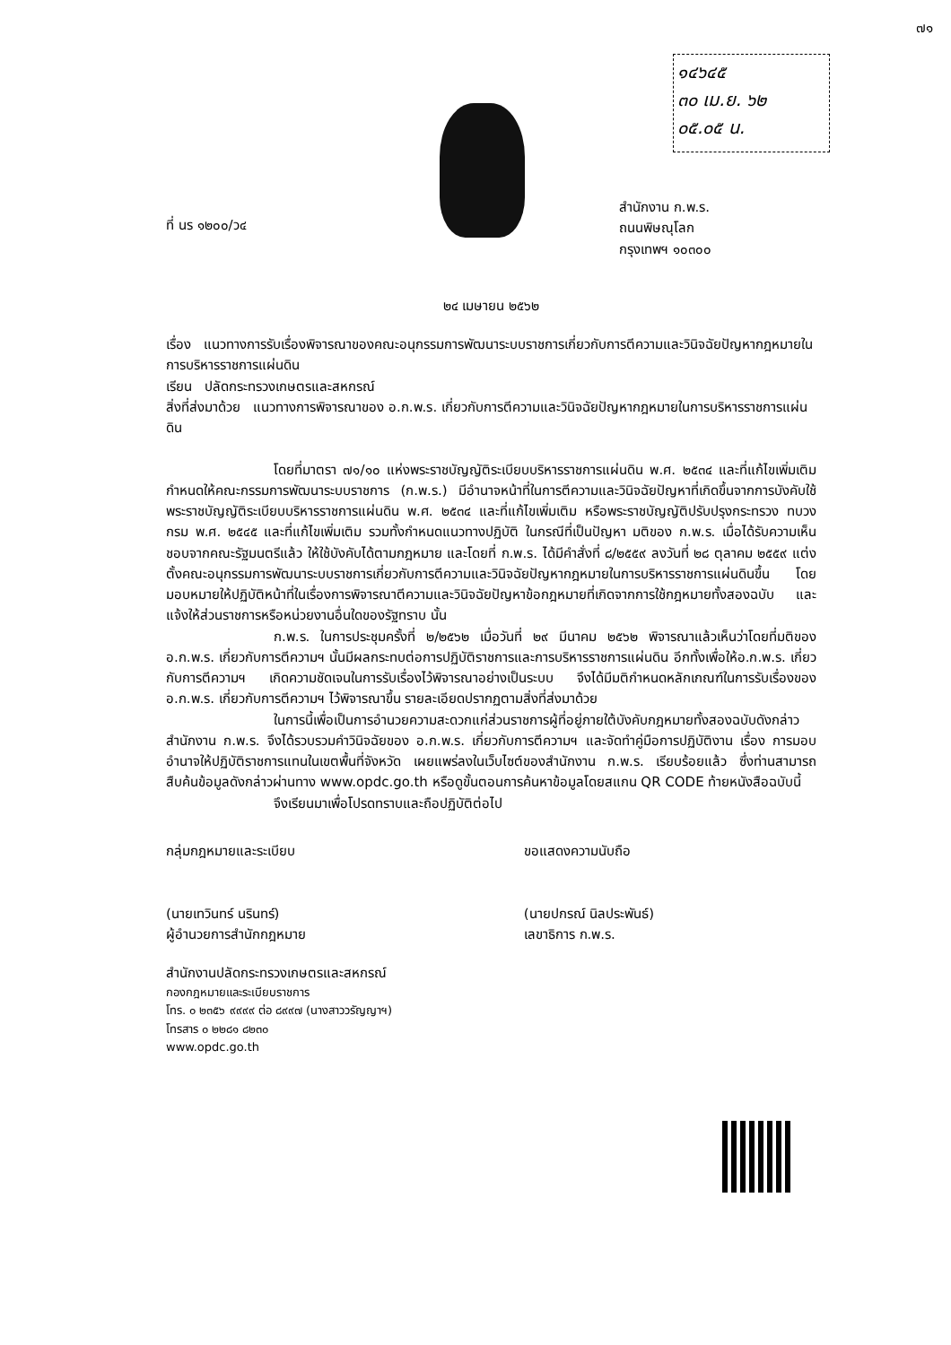๗๑
๑๔๖๔๕
๓๐ เม.ย. ๖๒
๐๕.๐๕ น.
ที่ นร ๑๒๐๐/ว๔
สำนักงาน ก.พ.ร.
ถนนพิษณุโลก
กรุงเทพฯ ๑๐๓๐๐
๒๔ เมษายน ๒๕๖๒
เรื่อง แนวทางการรับเรื่องพิจารณาของคณะอนุกรรมการพัฒนาระบบราชการเกี่ยวกับการตีความและวินิจฉัยปัญหากฎหมายในการบริหารราชการแผ่นดิน
เรียน ปลัดกระทรวงเกษตรและสหกรณ์
สิ่งที่ส่งมาด้วย แนวทางการพิจารณาของ อ.ก.พ.ร. เกี่ยวกับการตีความและวินิจฉัยปัญหากฎหมายในการบริหารราชการแผ่นดิน
โดยที่มาตรา ๗๑/๑๐ แห่งพระราชบัญญัติระเบียบบริหารราชการแผ่นดิน พ.ศ. ๒๕๓๔ และที่แก้ไขเพิ่มเติม กำหนดให้คณะกรรมการพัฒนาระบบราชการ (ก.พ.ร.) มีอำนาจหน้าที่ในการตีความและวินิจฉัยปัญหาที่เกิดขึ้นจากการบังคับใช้พระราชบัญญัติระเบียบบริหารราชการแผ่นดิน พ.ศ. ๒๕๓๔ และที่แก้ไขเพิ่มเติม หรือพระราชบัญญัติปรับปรุงกระทรวง ทบวง กรม พ.ศ. ๒๕๔๕ และที่แก้ไขเพิ่มเติม รวมทั้งกำหนดแนวทางปฏิบัติ ในกรณีที่เป็นปัญหา มติของ ก.พ.ร. เมื่อได้รับความเห็นชอบจากคณะรัฐมนตรีแล้ว ให้ใช้บังคับได้ตามกฎหมาย และโดยที่ ก.พ.ร. ได้มีคำสั่งที่ ๘/๒๕๕๙ ลงวันที่ ๒๘ ตุลาคม ๒๕๕๙ แต่งตั้งคณะอนุกรรมการพัฒนาระบบราชการเกี่ยวกับการตีความและวินิจฉัยปัญหากฎหมายในการบริหารราชการแผ่นดินขึ้น โดยมอบหมายให้ปฏิบัติหน้าที่ในเรื่องการพิจารณาตีความและวินิจฉัยปัญหาข้อกฎหมายที่เกิดจากการใช้กฎหมายทั้งสองฉบับ และแจ้งให้ส่วนราชการหรือหน่วยงานอื่นใดของรัฐทราบ นั้น
ก.พ.ร. ในการประชุมครั้งที่ ๒/๒๕๖๒ เมื่อวันที่ ๒๙ มีนาคม ๒๕๖๒ พิจารณาแล้วเห็นว่าโดยที่มติของ อ.ก.พ.ร. เกี่ยวกับการตีความฯ นั้นมีผลกระทบต่อการปฏิบัติราชการและการบริหารราชการแผ่นดิน อีกทั้งเพื่อให้อ.ก.พ.ร. เกี่ยวกับการตีความฯ เกิดความชัดเจนในการรับเรื่องไว้พิจารณาอย่างเป็นระบบ จึงได้มีมติกำหนดหลักเกณฑ์ในการรับเรื่องของ อ.ก.พ.ร. เกี่ยวกับการตีความฯ ไว้พิจารณาขึ้น รายละเอียดปรากฏตามสิ่งที่ส่งมาด้วย
ในการนี้เพื่อเป็นการอำนวยความสะดวกแก่ส่วนราชการผู้ที่อยู่ภายใต้บังคับกฎหมายทั้งสองฉบับดังกล่าวสำนักงาน ก.พ.ร. จึงได้รวบรวมคำวินิจฉัยของ อ.ก.พ.ร. เกี่ยวกับการตีความฯ และจัดทำคู่มือการปฏิบัติงาน เรื่อง การมอบอำนาจให้ปฏิบัติราชการแทนในเขตพื้นที่จังหวัด เผยแพร่ลงในเว็บไซต์ของสำนักงาน ก.พ.ร. เรียบร้อยแล้ว ซึ่งท่านสามารถสืบค้นข้อมูลดังกล่าวผ่านทาง www.opdc.go.th หรือดูขั้นตอนการค้นหาข้อมูลโดยสแกน QR CODE ท้ายหนังสือฉบับนี้
จึงเรียนมาเพื่อโปรดทราบและถือปฏิบัติต่อไป
กลุ่มกฎหมายและระเบียบ
(นายเทวินทร์ นรินทร์)
ผู้อำนวยการสำนักกฎหมาย
ขอแสดงความนับถือ
(นายปกรณ์ นิลประพันธ์)
เลขาธิการ ก.พ.ร.
สำนักงานปลัดกระทรวงเกษตรและสหกรณ์
กองกฎหมายและระเบียบราชการ
โทร. ๐ ๒๓๕๖ ๙๙๙๙ ต่อ ๘๙๙๗ (นางสาววรัญญาฯ)
โทรสาร ๐ ๒๒๘๑ ๘๒๓๐
www.opdc.go.th